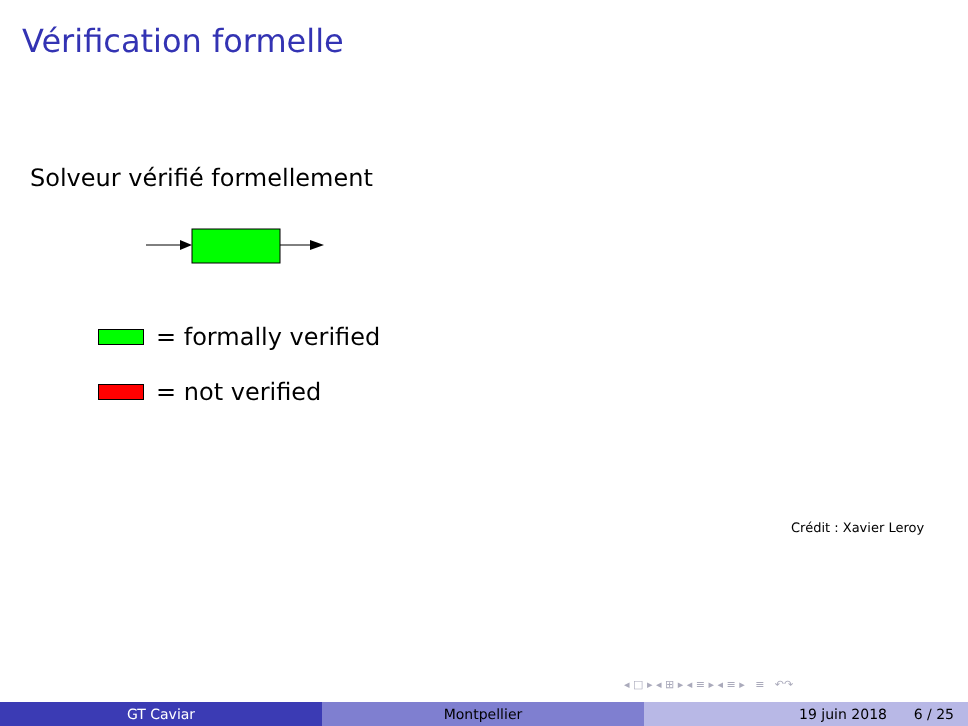Vérification formelle
Solveur vérifié formellement
= formally verified
= not verified
Crédit : Xavier Leroy
◂ □ ▸ ◂ ⊞ ▸ ◂ ≡ ▸ ◂ ≡ ▸ ≡ ↶↷
GT Caviar Montpellier 19 juin 2018 6 / 25